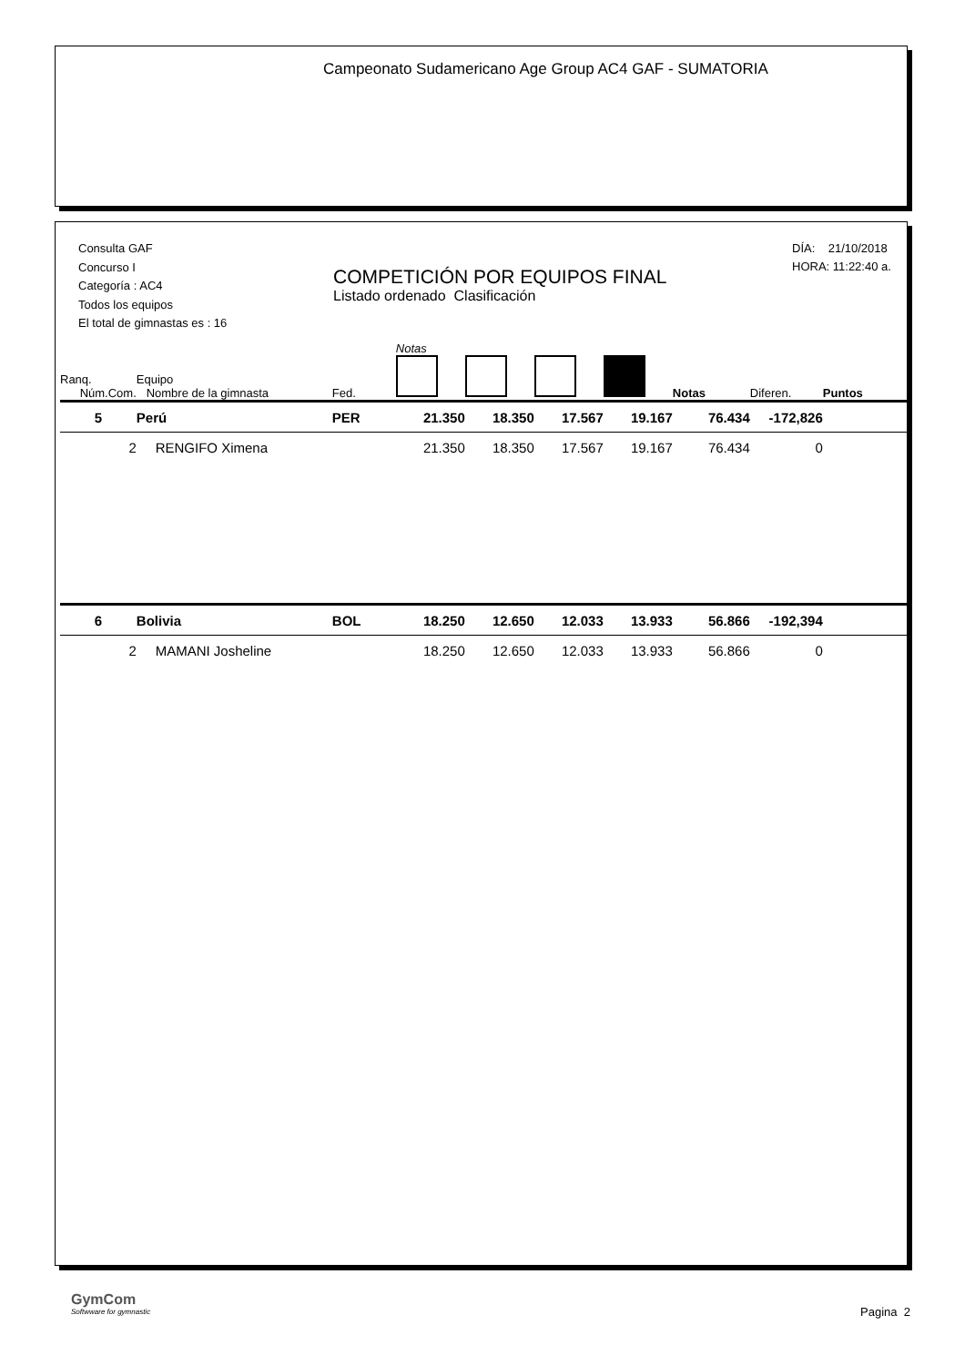Campeonato Sudamericano Age Group AC4 GAF - SUMATORIA
Consulta GAF
Concurso I
Categoría : AC4
Todos los equipos
El total de gimnastas es : 16
COMPETICIÓN POR EQUIPOS FINAL
Listado ordenado Clasificación
DÍA: 21/10/2018
HORA: 11:22:40 a.
| Ranq. Núm.Com. | Equipo Nombre de la gimnasta | Fed. | Notas | | | | Notas | Diferen. | Puntos |
| --- | --- | --- | --- | --- | --- | --- | --- | --- | --- |
| 5 | Perú | PER | 21.350 | 18.350 | 17.567 | 19.167 | 76.434 | -172,826 | |
| 2 | RENGIFO Ximena | | 21.350 | 18.350 | 17.567 | 19.167 | 76.434 | 0 | |
| 6 | Bolivia | BOL | 18.250 | 12.650 | 12.033 | 13.933 | 56.866 | -192,394 | |
| 2 | MAMANI Josheline | | 18.250 | 12.650 | 12.033 | 13.933 | 56.866 | 0 | |
GymCom
Softwware for gymnastic
Pagina 2